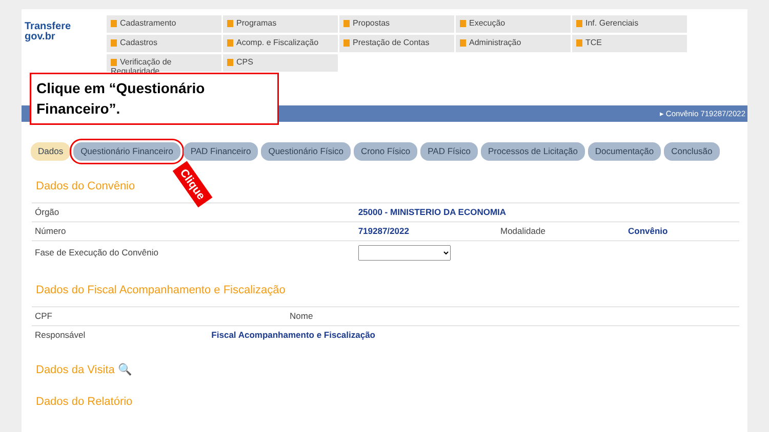Transfere
gov.br
Cadastramento
Programas
Propostas
Execução
Inf. Gerenciais
Cadastros
Acomp. e Fiscalização
Prestação de Contas
Administração
TCE
Verificação de Regularidade
CPS
Clique em “Questionário Financeiro”.
▸ Convênio 719287/2022
Dados Questionário Financeiro PAD Financeiro Questionário Físico Crono Físico PAD Físico Processos de Licitação Documentação Conclusão
Clique
Dados do Convênio
| Órgão | 25000 - MINISTERIO DA ECONOMIA | | |
| Número | 719287/2022 | Modalidade | Convênio |
| Fase de Execução do Convênio | | | |
Dados do Fiscal Acompanhamento e Fiscalização
| CPF | | Nome | |
| Responsável | Fiscal Acompanhamento e Fiscalização | | |
Dados da Visita 🔍
Dados do Relatório